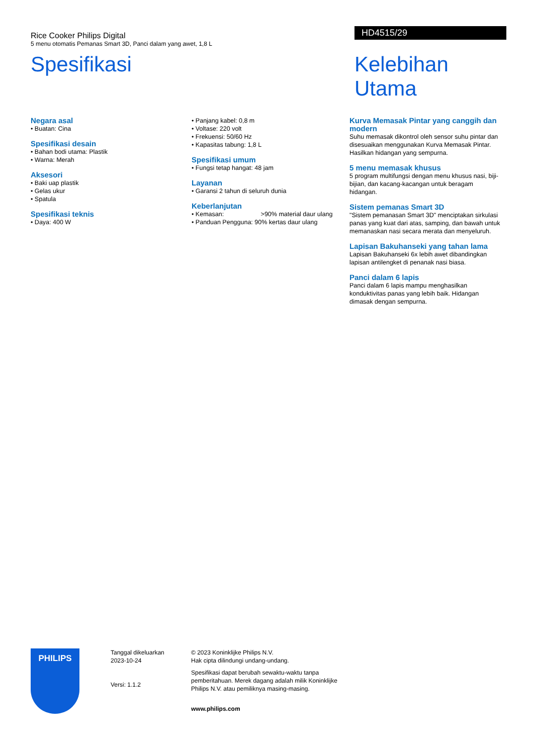Rice Cooker Philips Digital
5 menu otomatis Pemanas Smart 3D, Panci dalam yang awet, 1,8 L
HD4515/29
Spesifikasi Kelebihan Utama
Negara asal
• Buatan: Cina
Spesifikasi desain
• Bahan bodi utama: Plastik
• Warna: Merah
Aksesori
• Baki uap plastik
• Gelas ukur
• Spatula
Spesifikasi teknis
• Daya: 400 W
• Panjang kabel: 0,8 m
• Voltase: 220 volt
• Frekuensi: 50/60 Hz
• Kapasitas tabung: 1,8 L
Spesifikasi umum
• Fungsi tetap hangat: 48 jam
Layanan
• Garansi 2 tahun di seluruh dunia
Keberlanjutan
• Kemasan: >90% material daur ulang
• Panduan Pengguna: 90% kertas daur ulang
Kurva Memasak Pintar yang canggih dan modern
Suhu memasak dikontrol oleh sensor suhu pintar dan disesuaikan menggunakan Kurva Memasak Pintar. Hasilkan hidangan yang sempurna.
5 menu memasak khusus
5 program multifungsi dengan menu khusus nasi, biji-bijian, dan kacang-kacangan untuk beragam hidangan.
Sistem pemanas Smart 3D
"Sistem pemanasan Smart 3D" menciptakan sirkulasi panas yang kuat dari atas, samping, dan bawah untuk memanaskan nasi secara merata dan menyeluruh.
Lapisan Bakuhanseki yang tahan lama
Lapisan Bakuhanseki 6x lebih awet dibandingkan lapisan antilengket di penanak nasi biasa.
Panci dalam 6 lapis
Panci dalam 6 lapis mampu menghasilkan konduktivitas panas yang lebih baik. Hidangan dimasak dengan sempurna.
PHILIPS
Tanggal dikeluarkan
2023-10-24
Versi: 1.1.2
© 2023 Koninklijke Philips N.V.
Hak cipta dilindungi undang-undang.
Spesifikasi dapat berubah sewaktu-waktu tanpa pemberitahuan. Merek dagang adalah milik Koninklijke Philips N.V. atau pemiliknya masing-masing.
www.philips.com